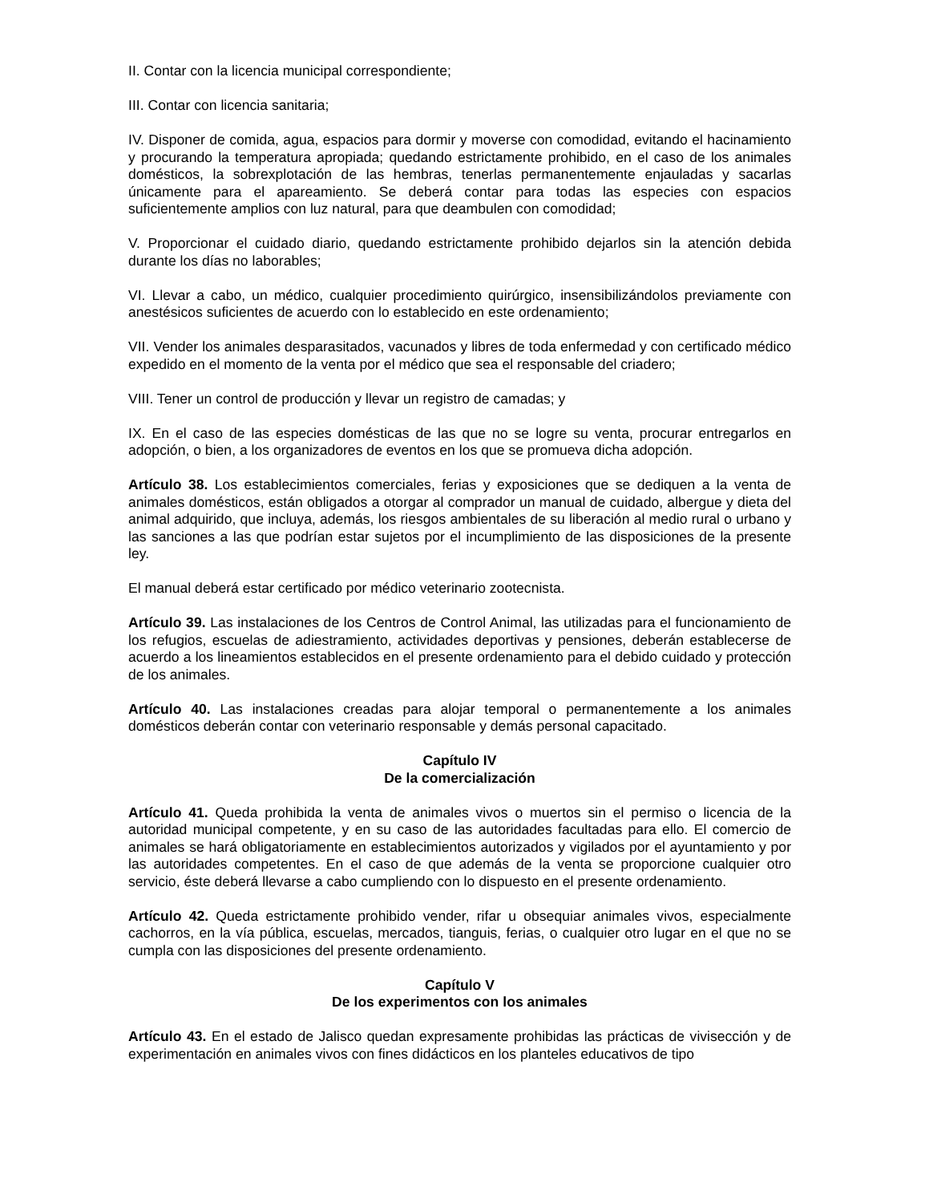II. Contar con la licencia municipal correspondiente;
III. Contar con licencia sanitaria;
IV. Disponer de comida, agua, espacios para dormir y moverse con comodidad, evitando el hacinamiento y procurando la temperatura apropiada; quedando estrictamente prohibido, en el caso de los animales domésticos, la sobrexplotación de las hembras, tenerlas permanentemente enjauladas y sacarlas únicamente para el apareamiento. Se deberá contar para todas las especies con espacios suficientemente amplios con luz natural, para que deambulen con comodidad;
V. Proporcionar el cuidado diario, quedando estrictamente prohibido dejarlos sin la atención debida durante los días no laborables;
VI. Llevar a cabo, un médico, cualquier procedimiento quirúrgico, insensibilizándolos previamente con anestésicos suficientes de acuerdo con lo establecido en este ordenamiento;
VII. Vender los animales desparasitados, vacunados y libres de toda enfermedad y con certificado médico expedido en el momento de la venta por el médico que sea el responsable del criadero;
VIII. Tener un control de producción y llevar un registro de camadas; y
IX. En el caso de las especies domésticas de las que no se logre su venta, procurar entregarlos en adopción, o bien, a los organizadores de eventos en los que se promueva dicha adopción.
Artículo 38. Los establecimientos comerciales, ferias y exposiciones que se dediquen a la venta de animales domésticos, están obligados a otorgar al comprador un manual de cuidado, albergue y dieta del animal adquirido, que incluya, además, los riesgos ambientales de su liberación al medio rural o urbano y las sanciones a las que podrían estar sujetos por el incumplimiento de las disposiciones de la presente ley.
El manual deberá estar certificado por médico veterinario zootecnista.
Artículo 39. Las instalaciones de los Centros de Control Animal, las utilizadas para el funcionamiento de los refugios, escuelas de adiestramiento, actividades deportivas y pensiones, deberán establecerse de acuerdo a los lineamientos establecidos en el presente ordenamiento para el debido cuidado y protección de los animales.
Artículo 40. Las instalaciones creadas para alojar temporal o permanentemente a los animales domésticos deberán contar con veterinario responsable y demás personal capacitado.
Capítulo IV
De la comercialización
Artículo 41. Queda prohibida la venta de animales vivos o muertos sin el permiso o licencia de la autoridad municipal competente, y en su caso de las autoridades facultadas para ello. El comercio de animales se hará obligatoriamente en establecimientos autorizados y vigilados por el ayuntamiento y por las autoridades competentes. En el caso de que además de la venta se proporcione cualquier otro servicio, éste deberá llevarse a cabo cumpliendo con lo dispuesto en el presente ordenamiento.
Artículo 42. Queda estrictamente prohibido vender, rifar u obsequiar animales vivos, especialmente cachorros, en la vía pública, escuelas, mercados, tianguis, ferias, o cualquier otro lugar en el que no se cumpla con las disposiciones del presente ordenamiento.
Capítulo V
De los experimentos con los animales
Artículo 43. En el estado de Jalisco quedan expresamente prohibidas las prácticas de vivisección y de experimentación en animales vivos con fines didácticos en los planteles educativos de tipo